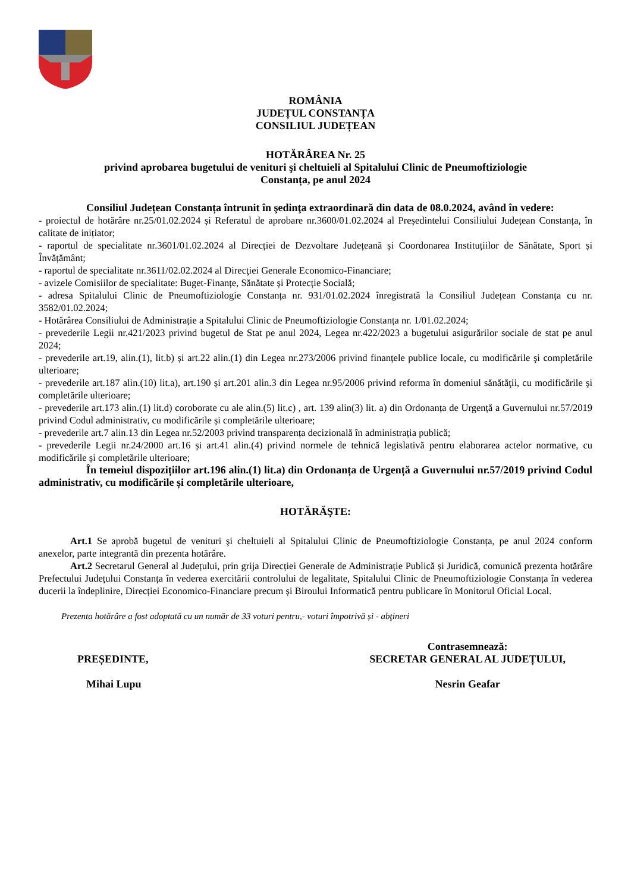ROMÂNIA
JUDEȚUL CONSTANȚA
CONSILIUL JUDEȚEAN
HOTĂRÂREA Nr. 25
privind aprobarea bugetului de venituri şi cheltuieli al Spitalului Clinic de Pneumoftiziologie
Constanța, pe anul 2024
Consiliul Județean Constanța întrunit în şedinţa extraordinară din data de 08.0.2024, având în vedere:
- proiectul de hotărâre nr.25/01.02.2024 și Referatul de aprobare nr.3600/01.02.2024 al Președintelui Consiliului Județean Constanța, în calitate de inițiator;
- raportul de specialitate nr.3601/01.02.2024 al Direcției de Dezvoltare Județeană și Coordonarea Instituțiilor de Sănătate, Sport și Învățământ;
- raportul de specialitate nr.3611/02.02.2024 al Direcţiei Generale Economico-Financiare;
- avizele Comisiilor de specialitate: Buget-Finanțe, Sănătate și Protecție Socială;
- adresa Spitalului Clinic de Pneumoftiziologie Constanța nr. 931/01.02.2024 înregistrată la Consiliul Județean Constanța cu nr. 3582/01.02.2024;
- Hotărârea Consiliului de Administrație a Spitalului Clinic de Pneumoftiziologie Constanța nr. 1/01.02.2024;
- prevederile Legii nr.421/2023 privind bugetul de Stat pe anul 2024, Legea nr.422/2023 a bugetului asigurărilor sociale de stat pe anul 2024;
- prevederile art.19, alin.(1), lit.b) și art.22 alin.(1) din Legea nr.273/2006 privind finanțele publice locale, cu modificările şi completările ulterioare;
- prevederile art.187 alin.(10) lit.a), art.190 și art.201 alin.3 din Legea nr.95/2006 privind reforma în domeniul sănătăţii, cu modificările şi completările ulterioare;
- prevederile art.173 alin.(1) lit.d) coroborate cu ale alin.(5) lit.c) , art. 139 alin(3) lit. a) din Ordonanța de Urgență a Guvernului nr.57/2019 privind Codul administrativ, cu modificările și completările ulterioare;
- prevederile art.7 alin.13 din Legea nr.52/2003 privind transparența decizională în administrația publică;
- prevederile Legii nr.24/2000 art.16 și art.41 alin.(4) privind normele de tehnică legislativă pentru elaborarea actelor normative, cu modificările și completările ulterioare;
În temeiul dispozițiilor art.196 alin.(1) lit.a) din Ordonanța de Urgență a Guvernului nr.57/2019 privind Codul administrativ, cu modificările și completările ulterioare,
HOTĂRĂŞTE:
Art.1 Se aprobă bugetul de venituri şi cheltuieli al Spitalului Clinic de Pneumoftiziologie Constanța, pe anul 2024 conform anexelor, parte integrantă din prezenta hotărâre.
Art.2 Secretarul General al Județului, prin grija Direcției Generale de Administrație Publică și Juridică, comunică prezenta hotărâre Prefectului Județului Constanța în vederea exercitării controlului de legalitate, Spitalului Clinic de Pneumoftiziologie Constanța în vederea ducerii la îndeplinire, Direcției Economico-Financiare precum și Biroului Informatică pentru publicare în Monitorul Oficial Local.
Prezenta hotărâre a fost adoptată cu un număr de 33 voturi pentru,- voturi împotrivă și - abţineri
PREȘEDINTE,
Mihai Lupu
Contrasemnează:
SECRETAR GENERAL AL JUDEȚULUI,
Nesrin Geafar